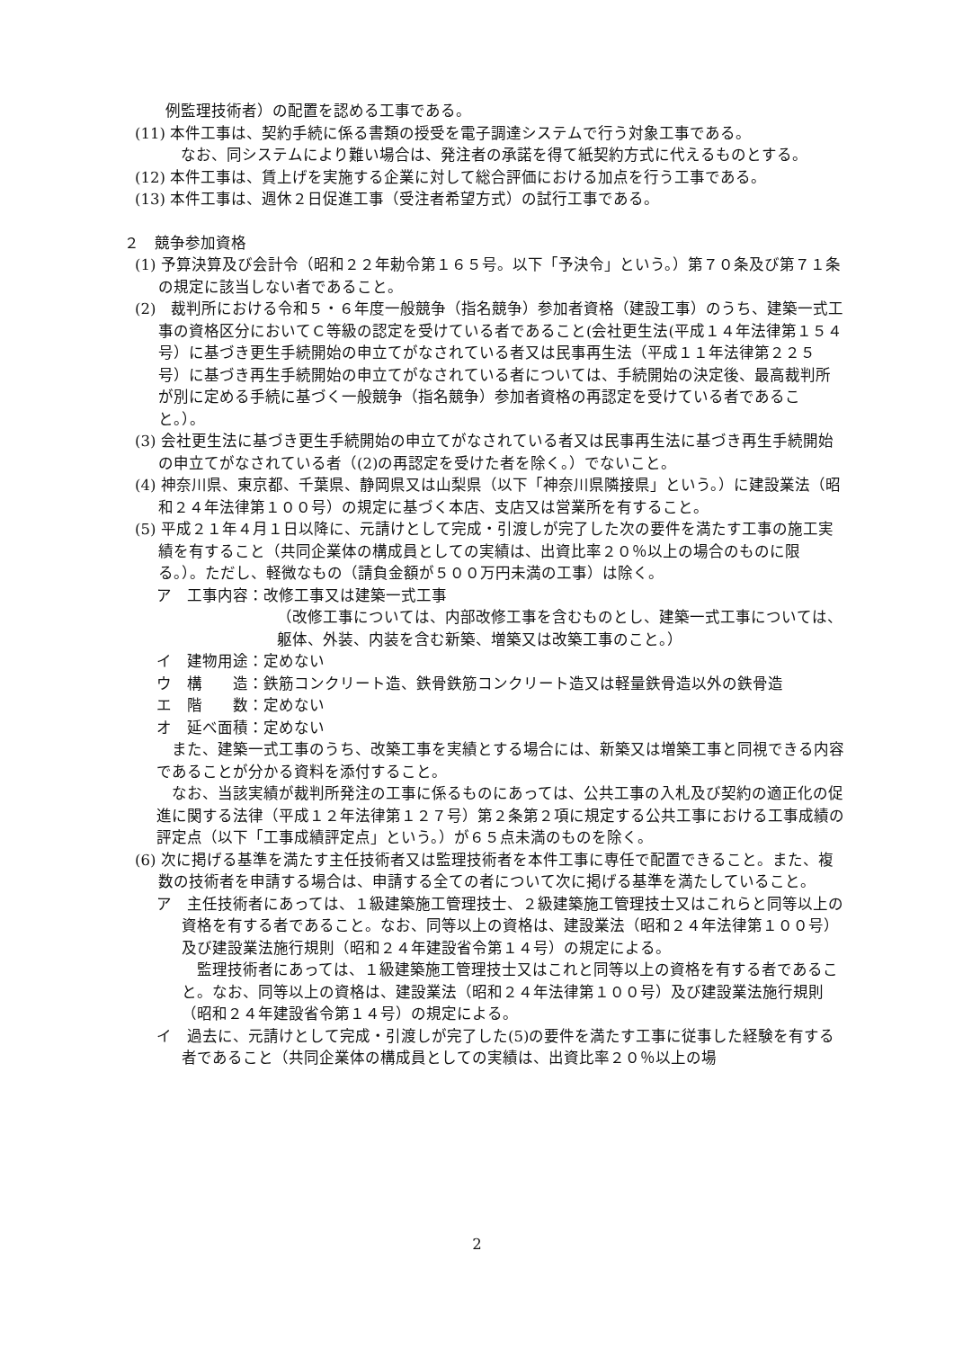例監理技術者）の配置を認める工事である。
(11) 本件工事は、契約手続に係る書類の授受を電子調達システムで行う対象工事である。
　なお、同システムにより難い場合は、発注者の承諾を得て紙契約方式に代えるものとする。
(12) 本件工事は、賃上げを実施する企業に対して総合評価における加点を行う工事である。
(13) 本件工事は、週休２日促進工事（受注者希望方式）の試行工事である。
２　競争参加資格
(1) 予算決算及び会計令（昭和２２年勅令第１６５号。以下「予決令」という。）第７０条及び第７１条の規定に該当しない者であること。
(2)　裁判所における令和５・６年度一般競争（指名競争）参加者資格（建設工事）のうち、建築一式工事の資格区分においてＣ等級の認定を受けている者であること(会社更生法(平成１４年法律第１５４号）に基づき更生手続開始の申立てがなされている者又は民事再生法（平成１１年法律第２２５号）に基づき再生手続開始の申立てがなされている者については、手続開始の決定後、最高裁判所が別に定める手続に基づく一般競争（指名競争）参加者資格の再認定を受けている者であること。）。
(3) 会社更生法に基づき更生手続開始の申立てがなされている者又は民事再生法に基づき再生手続開始の申立てがなされている者（(2)の再認定を受けた者を除く。）でないこと。
(4) 神奈川県、東京都、千葉県、静岡県又は山梨県（以下「神奈川県隣接県」という。）に建設業法（昭和２４年法律第１００号）の規定に基づく本店、支店又は営業所を有すること。
(5) 平成２１年４月１日以降に、元請けとして完成・引渡しが完了した次の要件を満たす工事の施工実績を有すること（共同企業体の構成員としての実績は、出資比率２０％以上の場合のものに限る。）。ただし、軽微なもの（請負金額が５００万円未満の工事）は除く。
ア　工事内容：改修工事又は建築一式工事
（改修工事については、内部改修工事を含むものとし、建築一式工事については、躯体、外装、内装を含む新築、増築又は改築工事のこと。）
イ　建物用途：定めない
ウ　構　　造：鉄筋コンクリート造、鉄骨鉄筋コンクリート造又は軽量鉄骨造以外の鉄骨造
エ　階　　数：定めない
オ　延べ面積：定めない
また、建築一式工事のうち、改築工事を実績とする場合には、新築又は増築工事と同視できる内容であることが分かる資料を添付すること。
なお、当該実績が裁判所発注の工事に係るものにあっては、公共工事の入札及び契約の適正化の促進に関する法律（平成１２年法律第１２７号）第２条第２項に規定する公共工事における工事成績の評定点（以下「工事成績評定点」という。）が６５点未満のものを除く。
(6) 次に掲げる基準を満たす主任技術者又は監理技術者を本件工事に専任で配置できること。また、複数の技術者を申請する場合は、申請する全ての者について次に掲げる基準を満たしていること。
ア　主任技術者にあっては、１級建築施工管理技士、２級建築施工管理技士又はこれらと同等以上の資格を有する者であること。なお、同等以上の資格は、建設業法（昭和２４年法律第１００号）及び建設業法施行規則（昭和２４年建設省令第１４号）の規定による。
監理技術者にあっては、１級建築施工管理技士又はこれと同等以上の資格を有する者であること。なお、同等以上の資格は、建設業法（昭和２４年法律第１００号）及び建設業法施行規則（昭和２４年建設省令第１４号）の規定による。
イ　過去に、元請けとして完成・引渡しが完了した(5)の要件を満たす工事に従事した経験を有する者であること（共同企業体の構成員としての実績は、出資比率２０％以上の場
2